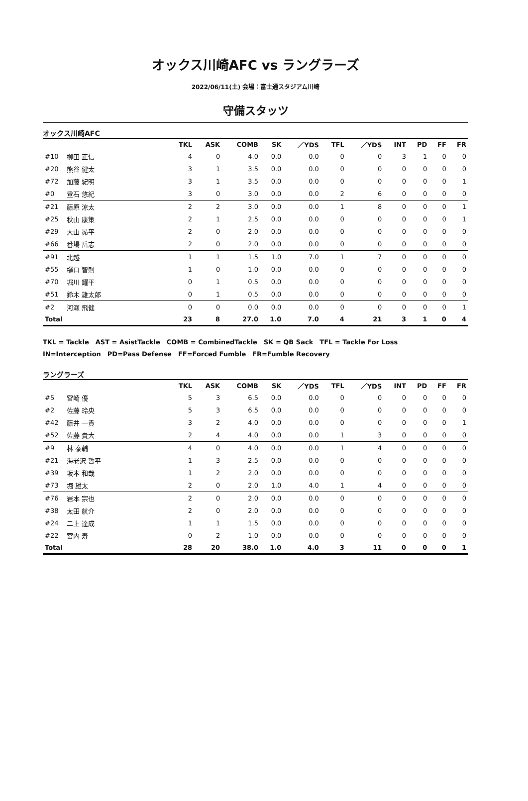オックス川崎AFC vs ラングラーズ
2022/06/11(土) 会場：富士通スタジアム川崎
守備スタッツ
オックス川崎AFC
| | | TKL | ASK | COMB | SK | ／YDS | TFL | ／YDS | INT | PD | FF | FR |
| --- | --- | --- | --- | --- | --- | --- | --- | --- | --- | --- | --- | --- |
| #10 | 柳田 正信 | 4 | 0 | 4.0 | 0.0 | 0.0 | 0 | 0 | 3 | 1 | 0 | 0 |
| #20 | 熊谷 健太 | 3 | 1 | 3.5 | 0.0 | 0.0 | 0 | 0 | 0 | 0 | 0 | 0 |
| #72 | 加藤 紀明 | 3 | 1 | 3.5 | 0.0 | 0.0 | 0 | 0 | 0 | 0 | 0 | 1 |
| #0 | 登石 悠紀 | 3 | 0 | 3.0 | 0.0 | 0.0 | 2 | 6 | 0 | 0 | 0 | 0 |
| #21 | 藤原 涼太 | 2 | 2 | 3.0 | 0.0 | 0.0 | 1 | 8 | 0 | 0 | 0 | 1 |
| #25 | 秋山 康策 | 2 | 1 | 2.5 | 0.0 | 0.0 | 0 | 0 | 0 | 0 | 0 | 1 |
| #29 | 大山 昴平 | 2 | 0 | 2.0 | 0.0 | 0.0 | 0 | 0 | 0 | 0 | 0 | 0 |
| #66 | 番場 岳志 | 2 | 0 | 2.0 | 0.0 | 0.0 | 0 | 0 | 0 | 0 | 0 | 0 |
| #91 | 北越 | 1 | 1 | 1.5 | 1.0 | 7.0 | 1 | 7 | 0 | 0 | 0 | 0 |
| #55 | 樋口 智則 | 1 | 0 | 1.0 | 0.0 | 0.0 | 0 | 0 | 0 | 0 | 0 | 0 |
| #70 | 堀川 耀平 | 0 | 1 | 0.5 | 0.0 | 0.0 | 0 | 0 | 0 | 0 | 0 | 0 |
| #51 | 鈴木 雄太郎 | 0 | 1 | 0.5 | 0.0 | 0.0 | 0 | 0 | 0 | 0 | 0 | 0 |
| #2 | 河瀬 飛健 | 0 | 0 | 0.0 | 0.0 | 0.0 | 0 | 0 | 0 | 0 | 0 | 1 |
| Total | | 23 | 8 | 27.0 | 1.0 | 7.0 | 4 | 21 | 3 | 1 | 0 | 4 |
TKL = Tackle　AST = AsistTackle　COMB = CombinedTackle　SK = QB Sack　TFL = Tackle For Loss
IN=Interception　PD=Pass Defense　FF=Forced Fumble　FR=Fumble Recovery
ラングラーズ
| | | TKL | ASK | COMB | SK | ／YDS | TFL | ／YDS | INT | PD | FF | FR |
| --- | --- | --- | --- | --- | --- | --- | --- | --- | --- | --- | --- | --- |
| #5 | 宮崎 優 | 5 | 3 | 6.5 | 0.0 | 0.0 | 0 | 0 | 0 | 0 | 0 | 0 |
| #2 | 佐藤 玲央 | 5 | 3 | 6.5 | 0.0 | 0.0 | 0 | 0 | 0 | 0 | 0 | 0 |
| #42 | 藤井 一貴 | 3 | 2 | 4.0 | 0.0 | 0.0 | 0 | 0 | 0 | 0 | 0 | 1 |
| #52 | 佐藤 貴大 | 2 | 4 | 4.0 | 0.0 | 0.0 | 1 | 3 | 0 | 0 | 0 | 0 |
| #9 | 林 泰輔 | 4 | 0 | 4.0 | 0.0 | 0.0 | 1 | 4 | 0 | 0 | 0 | 0 |
| #21 | 海老沢 哲平 | 1 | 3 | 2.5 | 0.0 | 0.0 | 0 | 0 | 0 | 0 | 0 | 0 |
| #39 | 坂本 和哉 | 1 | 2 | 2.0 | 0.0 | 0.0 | 0 | 0 | 0 | 0 | 0 | 0 |
| #73 | 堀 雄太 | 2 | 0 | 2.0 | 1.0 | 4.0 | 1 | 4 | 0 | 0 | 0 | 0 |
| #76 | 岩本 宗也 | 2 | 0 | 2.0 | 0.0 | 0.0 | 0 | 0 | 0 | 0 | 0 | 0 |
| #38 | 太田 航介 | 2 | 0 | 2.0 | 0.0 | 0.0 | 0 | 0 | 0 | 0 | 0 | 0 |
| #24 | 二上 達成 | 1 | 1 | 1.5 | 0.0 | 0.0 | 0 | 0 | 0 | 0 | 0 | 0 |
| #22 | 宮内 寿 | 0 | 2 | 1.0 | 0.0 | 0.0 | 0 | 0 | 0 | 0 | 0 | 0 |
| Total | | 28 | 20 | 38.0 | 1.0 | 4.0 | 3 | 11 | 0 | 0 | 0 | 1 |